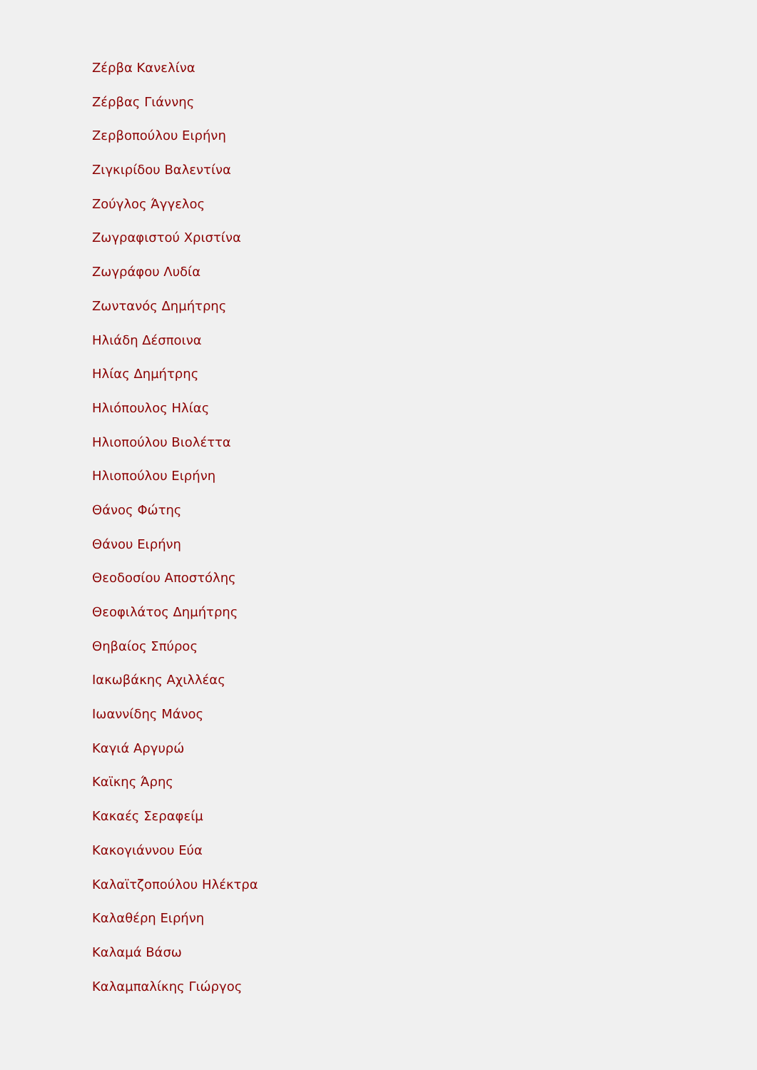Ζέρβα Κανελίνα
Ζέρβας Γιάννης
Ζερβοπούλου Ειρήνη
Ζιγκιρίδου Βαλεντίνα
Ζούγλος Άγγελος
Ζωγραφιστού Χριστίνα
Ζωγράφου Λυδία
Ζωντανός Δημήτρης
Ηλιάδη Δέσποινα
Ηλίας Δημήτρης
Ηλιόπουλος Ηλίας
Ηλιοπούλου Βιολέττα
Ηλιοπούλου Ειρήνη
Θάνος Φώτης
Θάνου Ειρήνη
Θεοδοσίου Αποστόλης
Θεοφιλάτος Δημήτρης
Θηβαίος Σπύρος
Ιακωβάκης Αχιλλέας
Ιωαννίδης Μάνος
Καγιά Αργυρώ
Καϊκης Άρης
Κακαές Σεραφείμ
Κακογιάννου Εύα
Καλαϊτζοπούλου Ηλέκτρα
Καλαθέρη Ειρήνη
Καλαμά Βάσω
Καλαμπαλίκης Γιώργος